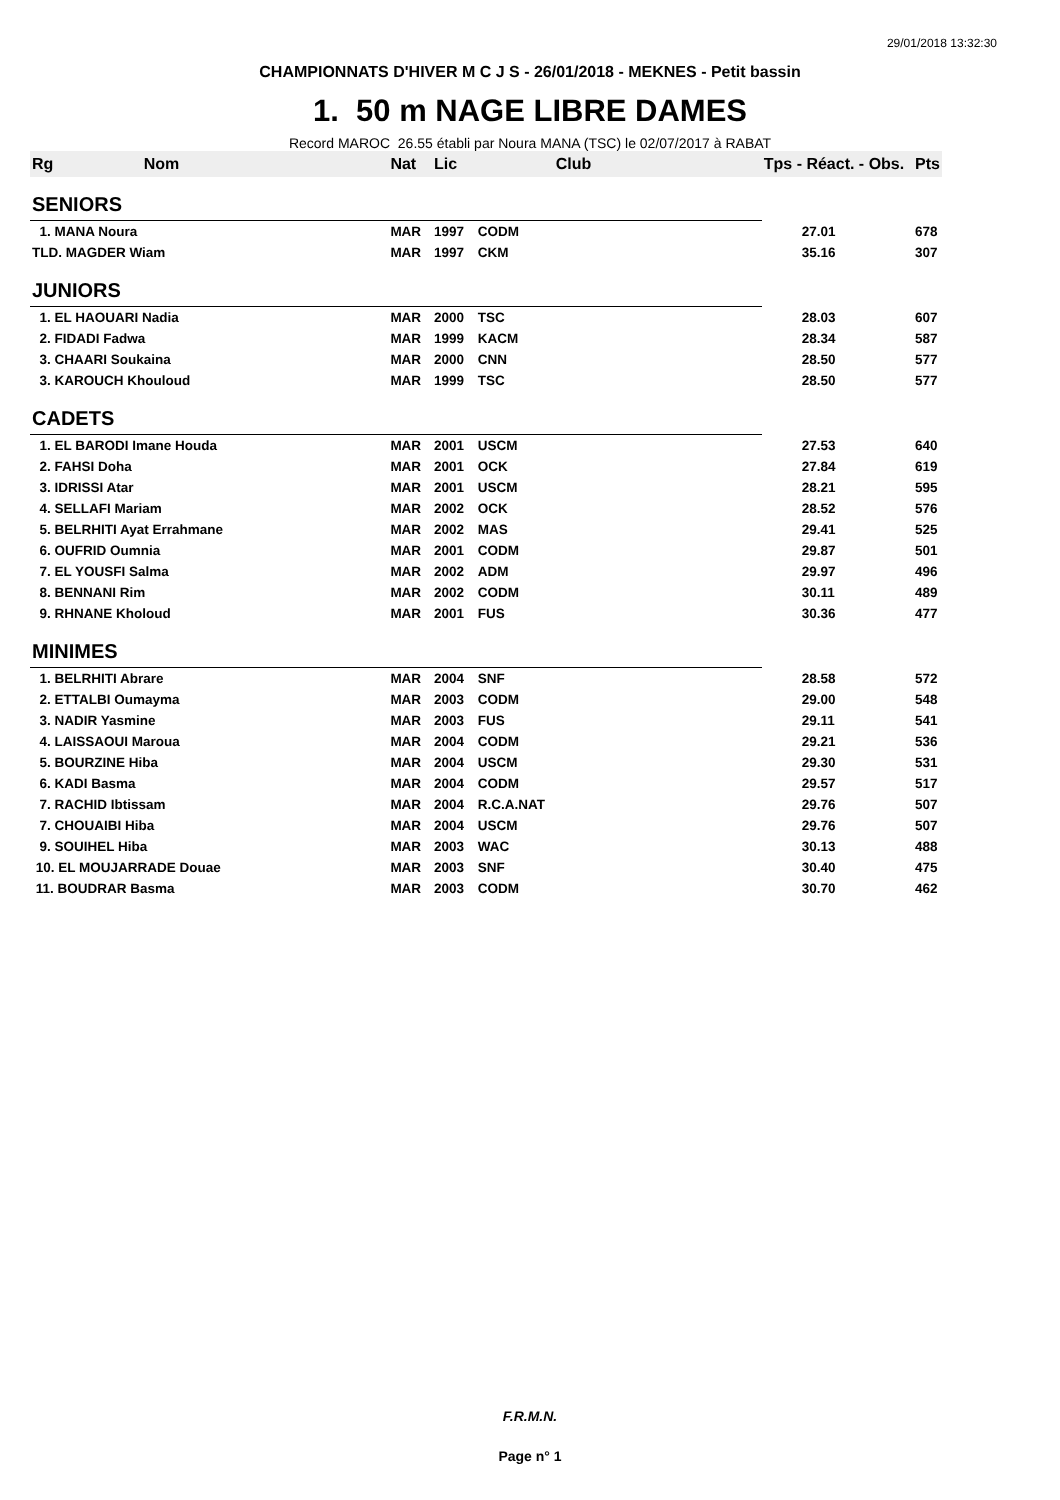29/01/2018 13:32:30
CHAMPIONNATS D'HIVER M C J S - 26/01/2018 - MEKNES - Petit bassin
1. 50 m NAGE LIBRE DAMES
Record MAROC 26.55 établi par Noura MANA (TSC) le 02/07/2017 à RABAT
| Rg | Nom | Nat | Lic | Club | Tps - Réact. - Obs. | Pts |
| --- | --- | --- | --- | --- | --- | --- |
| SENIORS | | | | | | |
| 1. MANA Noura | | MAR | 1997 | CODM | 27.01 | 678 |
| TLD. MAGDER Wiam | | MAR | 1997 | CKM | 35.16 | 307 |
| JUNIORS | | | | | | |
| 1. EL HAOUARI Nadia | | MAR | 2000 | TSC | 28.03 | 607 |
| 2. FIDADI Fadwa | | MAR | 1999 | KACM | 28.34 | 587 |
| 3. CHAARI Soukaina | | MAR | 2000 | CNN | 28.50 | 577 |
| 3. KAROUCH Khouloud | | MAR | 1999 | TSC | 28.50 | 577 |
| CADETS | | | | | | |
| 1. EL BARODI Imane Houda | | MAR | 2001 | USCM | 27.53 | 640 |
| 2. FAHSI Doha | | MAR | 2001 | OCK | 27.84 | 619 |
| 3. IDRISSI Atar | | MAR | 2001 | USCM | 28.21 | 595 |
| 4. SELLAFI Mariam | | MAR | 2002 | OCK | 28.52 | 576 |
| 5. BELRHITI Ayat Errahmane | | MAR | 2002 | MAS | 29.41 | 525 |
| 6. OUFRID Oumnia | | MAR | 2001 | CODM | 29.87 | 501 |
| 7. EL YOUSFI Salma | | MAR | 2002 | ADM | 29.97 | 496 |
| 8. BENNANI Rim | | MAR | 2002 | CODM | 30.11 | 489 |
| 9. RHNANE Kholoud | | MAR | 2001 | FUS | 30.36 | 477 |
| MINIMES | | | | | | |
| 1. BELRHITI Abrare | | MAR | 2004 | SNF | 28.58 | 572 |
| 2. ETTALBI Oumayma | | MAR | 2003 | CODM | 29.00 | 548 |
| 3. NADIR Yasmine | | MAR | 2003 | FUS | 29.11 | 541 |
| 4. LAISSAOUI Maroua | | MAR | 2004 | CODM | 29.21 | 536 |
| 5. BOURZINE Hiba | | MAR | 2004 | USCM | 29.30 | 531 |
| 6. KADI Basma | | MAR | 2004 | CODM | 29.57 | 517 |
| 7. RACHID Ibtissam | | MAR | 2004 | R.C.A.NAT | 29.76 | 507 |
| 7. CHOUAIBI Hiba | | MAR | 2004 | USCM | 29.76 | 507 |
| 9. SOUIHEL Hiba | | MAR | 2003 | WAC | 30.13 | 488 |
| 10. EL MOUJARRADE Douae | | MAR | 2003 | SNF | 30.40 | 475 |
| 11. BOUDRAR Basma | | MAR | 2003 | CODM | 30.70 | 462 |
F.R.M.N.
Page n° 1